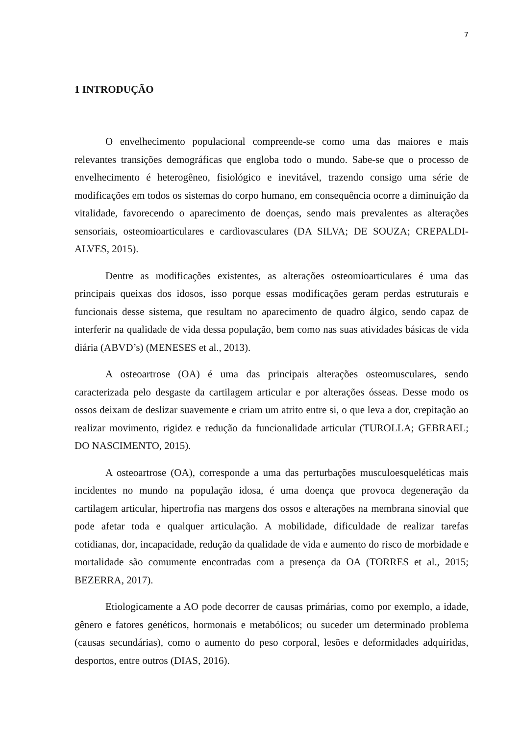7
1 INTRODUÇÃO
O envelhecimento populacional compreende-se como uma das maiores e mais relevantes transições demográficas que engloba todo o mundo. Sabe-se que o processo de envelhecimento é heterogêneo, fisiológico e inevitável, trazendo consigo uma série de modificações em todos os sistemas do corpo humano, em consequência ocorre a diminuição da vitalidade, favorecendo o aparecimento de doenças, sendo mais prevalentes as alterações sensoriais, osteomioarticulares e cardiovasculares (DA SILVA; DE SOUZA; CREPALDI-ALVES, 2015).
Dentre as modificações existentes, as alterações osteomioarticulares é uma das principais queixas dos idosos, isso porque essas modificações geram perdas estruturais e funcionais desse sistema, que resultam no aparecimento de quadro álgico, sendo capaz de interferir na qualidade de vida dessa população, bem como nas suas atividades básicas de vida diária (ABVD’s) (MENESES et al., 2013).
A osteoartrose (OA) é uma das principais alterações osteomusculares, sendo caracterizada pelo desgaste da cartilagem articular e por alterações ósseas. Desse modo os ossos deixam de deslizar suavemente e criam um atrito entre si, o que leva a dor, crepitação ao realizar movimento, rigidez e redução da funcionalidade articular (TUROLLA; GEBRAEL; DO NASCIMENTO, 2015).
A osteoartrose (OA), corresponde a uma das perturbações musculoesqueléticas mais incidentes no mundo na população idosa, é uma doença que provoca degeneração da cartilagem articular, hipertrofia nas margens dos ossos e alterações na membrana sinovial que pode afetar toda e qualquer articulação. A mobilidade, dificuldade de realizar tarefas cotidianas, dor, incapacidade, redução da qualidade de vida e aumento do risco de morbidade e mortalidade são comumente encontradas com a presença da OA (TORRES et al., 2015; BEZERRA, 2017).
Etiologicamente a AO pode decorrer de causas primárias, como por exemplo, a idade, gênero e fatores genéticos, hormonais e metabólicos; ou suceder um determinado problema (causas secundárias), como o aumento do peso corporal, lesões e deformidades adquiridas, desportos, entre outros (DIAS, 2016).